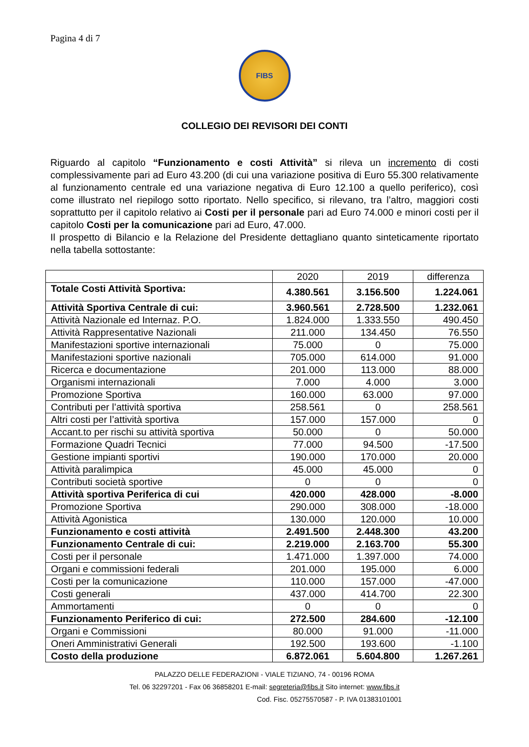Pagina 4 di 7
FIBS
COLLEGIO DEI REVISORI DEI CONTI
Riguardo al capitolo “Funzionamento e costi Attività” si rileva un incremento di costi complessivamente pari ad Euro 43.200 (di cui una variazione positiva di Euro 55.300 relativamente al funzionamento centrale ed una variazione negativa di Euro 12.100 a quello periferico), così come illustrato nel riepilogo sotto riportato. Nello specifico, si rilevano, tra l’altro, maggiori costi soprattutto per il capitolo relativo ai Costi per il personale pari ad Euro 74.000 e minori costi per il capitolo Costi per la comunicazione pari ad Euro, 47.000.
Il prospetto di Bilancio e la Relazione del Presidente dettagliano quanto sinteticamente riportato nella tabella sottostante:
| | 2020 | 2019 | differenza |
| --- | --- | --- | --- |
| Totale Costi Attività Sportiva: | 4.380.561 | 3.156.500 | 1.224.061 |
| Attività Sportiva Centrale di cui: | 3.960.561 | 2.728.500 | 1.232.061 |
| Attività Nazionale ed Internaz. P.O. | 1.824.000 | 1.333.550 | 490.450 |
| Attività Rappresentative Nazionali | 211.000 | 134.450 | 76.550 |
| Manifestazioni sportive internazionali | 75.000 | 0 | 75.000 |
| Manifestazioni sportive nazionali | 705.000 | 614.000 | 91.000 |
| Ricerca e documentazione | 201.000 | 113.000 | 88.000 |
| Organismi internazionali | 7.000 | 4.000 | 3.000 |
| Promozione Sportiva | 160.000 | 63.000 | 97.000 |
| Contributi per l’attività sportiva | 258.561 | 0 | 258.561 |
| Altri costi per l’attività sportiva | 157.000 | 157.000 | 0 |
| Accant.to per rischi su attività sportiva | 50.000 | 0 | 50.000 |
| Formazione Quadri Tecnici | 77.000 | 94.500 | -17.500 |
| Gestione impianti sportivi | 190.000 | 170.000 | 20.000 |
| Attività paralimpica | 45.000 | 45.000 | 0 |
| Contributi società sportive | 0 | 0 | 0 |
| Attività sportiva Periferica di cui | 420.000 | 428.000 | -8.000 |
| Promozione Sportiva | 290.000 | 308.000 | -18.000 |
| Attività Agonistica | 130.000 | 120.000 | 10.000 |
| Funzionamento e costi attività | 2.491.500 | 2.448.300 | 43.200 |
| Funzionamento Centrale di cui: | 2.219.000 | 2.163.700 | 55.300 |
| Costi per il personale | 1.471.000 | 1.397.000 | 74.000 |
| Organi e commissioni federali | 201.000 | 195.000 | 6.000 |
| Costi per la comunicazione | 110.000 | 157.000 | -47.000 |
| Costi generali | 437.000 | 414.700 | 22.300 |
| Ammortamenti | 0 | 0 | 0 |
| Funzionamento Periferico di cui: | 272.500 | 284.600 | -12.100 |
| Organi e Commissioni | 80.000 | 91.000 | -11.000 |
| Oneri Amministrativi Generali | 192.500 | 193.600 | -1.100 |
| Costo della produzione | 6.872.061 | 5.604.800 | 1.267.261 |
PALAZZO DELLE FEDERAZIONI - VIALE TIZIANO, 74 - 00196 ROMA
Tel. 06 32297201 - Fax 06 36858201 E-mail: segreteria@fibs.it Sito internet: www.fibs.it
Cod. Fisc. 05275570587 - P. IVA 01383101001